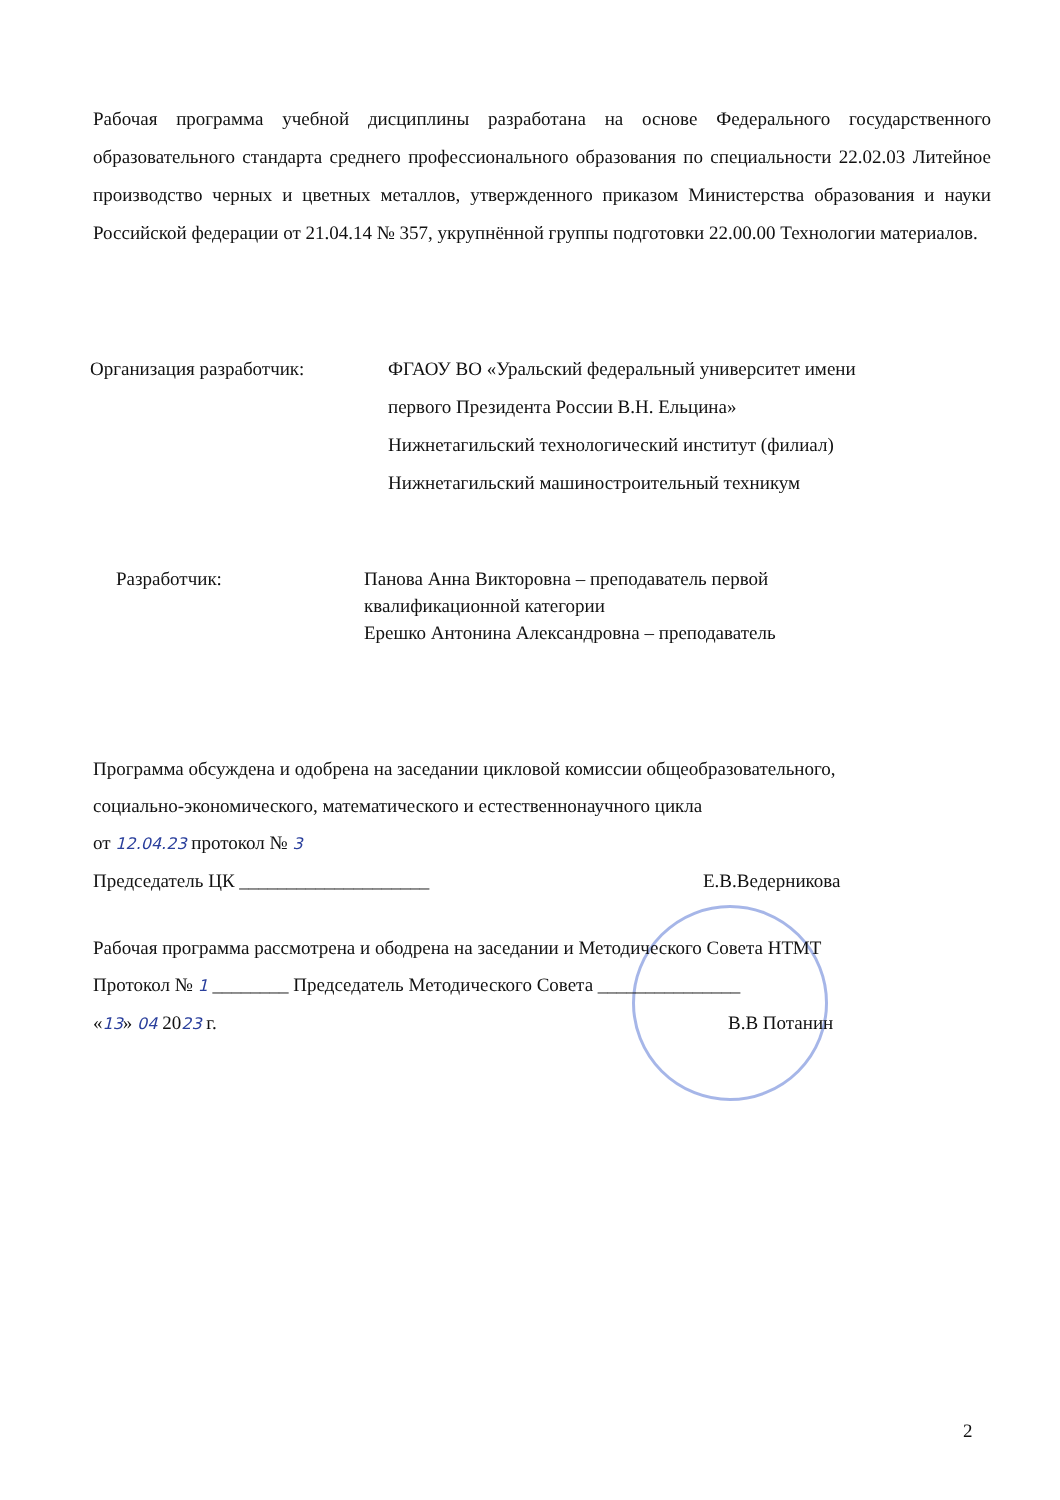Рабочая программа учебной дисциплины разработана на основе Федерального государственного образовательного стандарта среднего профессионального образования по специальности 22.02.03 Литейное производство черных и цветных металлов, утвержденного приказом Министерства образования и науки Российской федерации от 21.04.14 № 357, укрупнённой группы подготовки 22.00.00 Технологии материалов.
Организация разработчик: ФГАОУ ВО «Уральский федеральный университет имени
первого Президента России В.Н. Ельцина»
Нижнетагильский технологический институт (филиал)
Нижнетагильский машиностроительный техникум
Разработчик: Панова Анна Викторовна – преподаватель первой
квалификационной категории
Ерешко Антонина Александровна – преподаватель
Программа обсуждена и одобрена на заседании цикловой комиссии общеобразовательного,
социально-экономического, математического и естественнонаучного цикла
от 12.04.23 протокол № 3
Председатель ЦК ____________________ Е.В.Ведерникова
Рабочая программа рассмотрена и ободрена на заседании и Методического Совета НТМТ
Протокол № 1 ________ Председатель Методического Совета _______________
«13» 04 2023 г. В.В Потанин
2